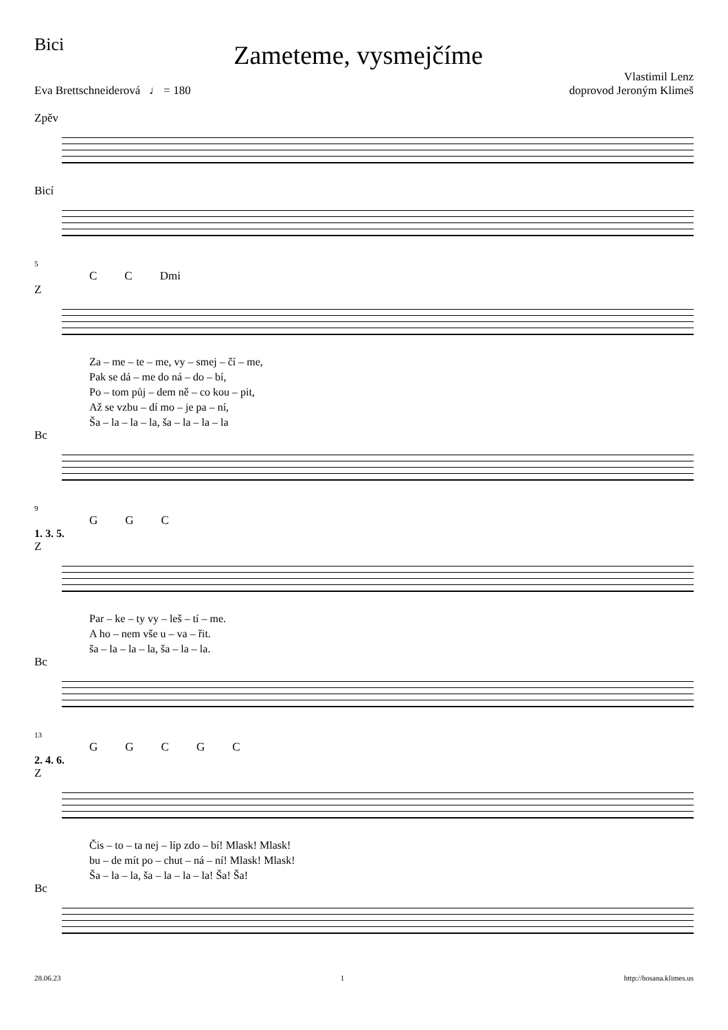Bici
Zameteme, vysmejčíme
Eva Brettschneiderová ♩ = 180
Vlastimil Lenz
doprovod Jeroným Klimeš
Zpěv
Bicí
5
CC Dmi
Z
Za – me – te – me, vy – smej – čí – me,
Pak se dá – me do ná – do – bí,
Po – tom půj – dem ně – co kou – pit,
Až se vzbu – dí mo – je pa – ní,
Ša – la – la – la, ša – la – la – la
Bc
9
GGC
1. 3. 5.
Z
Par – ke – ty vy – leš – tí – me.
A ho – nem vše u – va – řit.
ša – la – la – la, ša – la – la.
Bc
13
GGCGC
2. 4. 6.
Z
Čis – to – ta nej – líp zdo – bí! Mlask! Mlask!
bu – de mít po – chut – ná – ní! Mlask! Mlask!
Ša – la – la, ša – la – la – la! Ša! Ša!
Bc
28.06.23 1 http://hosana.klimes.us